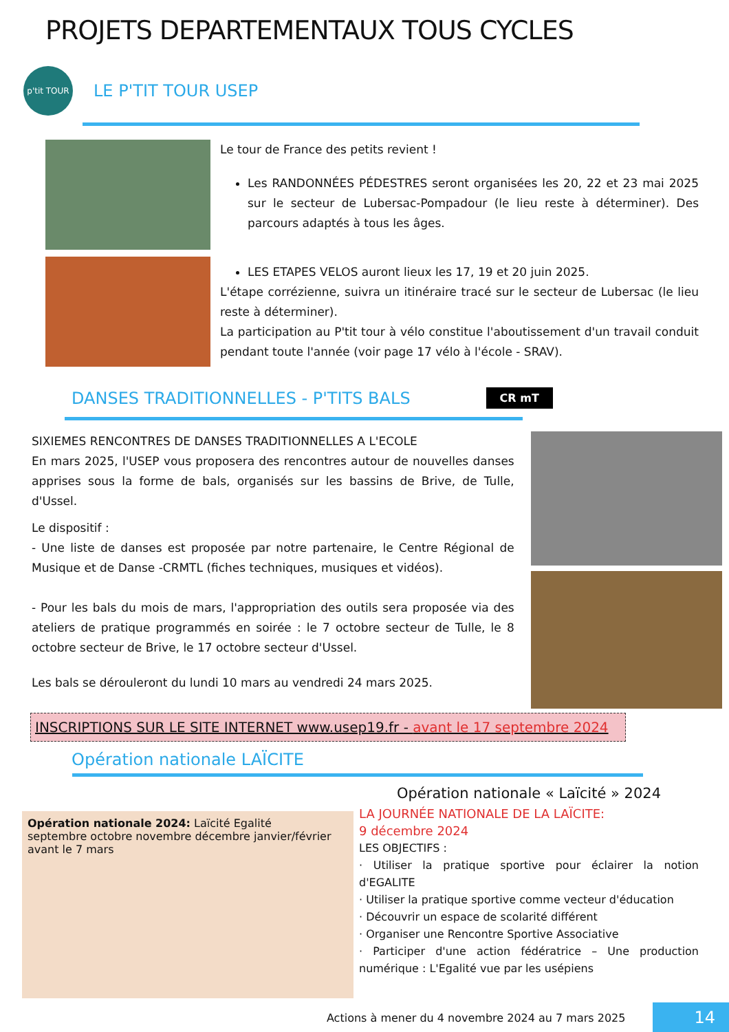PROJETS DEPARTEMENTAUX TOUS CYCLES
p'tit TOUR
LE P'TIT TOUR USEP
Le tour de France des petits revient !
Les RANDONNÉES PÉDESTRES seront organisées les 20, 22 et 23 mai 2025 sur le secteur de Lubersac-Pompadour (le lieu reste à déterminer). Des parcours adaptés à tous les âges.
LES ETAPES VELOS auront lieux les 17, 19 et 20 juin 2025.
L'étape corrézienne, suivra un itinéraire tracé sur le secteur de Lubersac (le lieu reste à déterminer).
La participation au P'tit tour à vélo constitue l'aboutissement d'un travail conduit pendant toute l'année (voir page 17 vélo à l'école - SRAV).
DANSES TRADITIONNELLES - P'TITS BALS
CR mT
SIXIEMES RENCONTRES DE DANSES TRADITIONNELLES A L'ECOLE
En mars 2025, l'USEP vous proposera des rencontres autour de nouvelles danses apprises sous la forme de bals, organisés sur les bassins de Brive, de Tulle, d'Ussel.
Le dispositif :
- Une liste de danses est proposée par notre partenaire, le Centre Régional de Musique et de Danse -CRMTL (fiches techniques, musiques et vidéos).
- Pour les bals du mois de mars, l'appropriation des outils sera proposée via des ateliers de pratique programmés en soirée : le 7 octobre secteur de Tulle, le 8 octobre secteur de Brive, le 17 octobre secteur d'Ussel.
Les bals se dérouleront du lundi 10 mars au vendredi 24 mars 2025.
INSCRIPTIONS SUR LE SITE INTERNET www.usep19.fr - avant le 17 septembre 2024
Opération nationale LAÏCITE
Opération nationale 2024: Laïcité Egalité
septembre octobre novembre décembre janvier/février avant le 7 mars
Opération nationale « Laïcité » 2024
LA JOURNÉE NATIONALE DE LA LAÏCITE:
9 décembre 2024
LES OBJECTIFS :
· Utiliser la pratique sportive pour éclairer la notion d'EGALITE
· Utiliser la pratique sportive comme vecteur d'éducation
· Découvrir un espace de scolarité différent
· Organiser une Rencontre Sportive Associative
· Participer d'une action fédératrice – Une production numérique : L'Egalité vue par les usépiens
Actions à mener du 4 novembre 2024 au 7 mars 2025 14